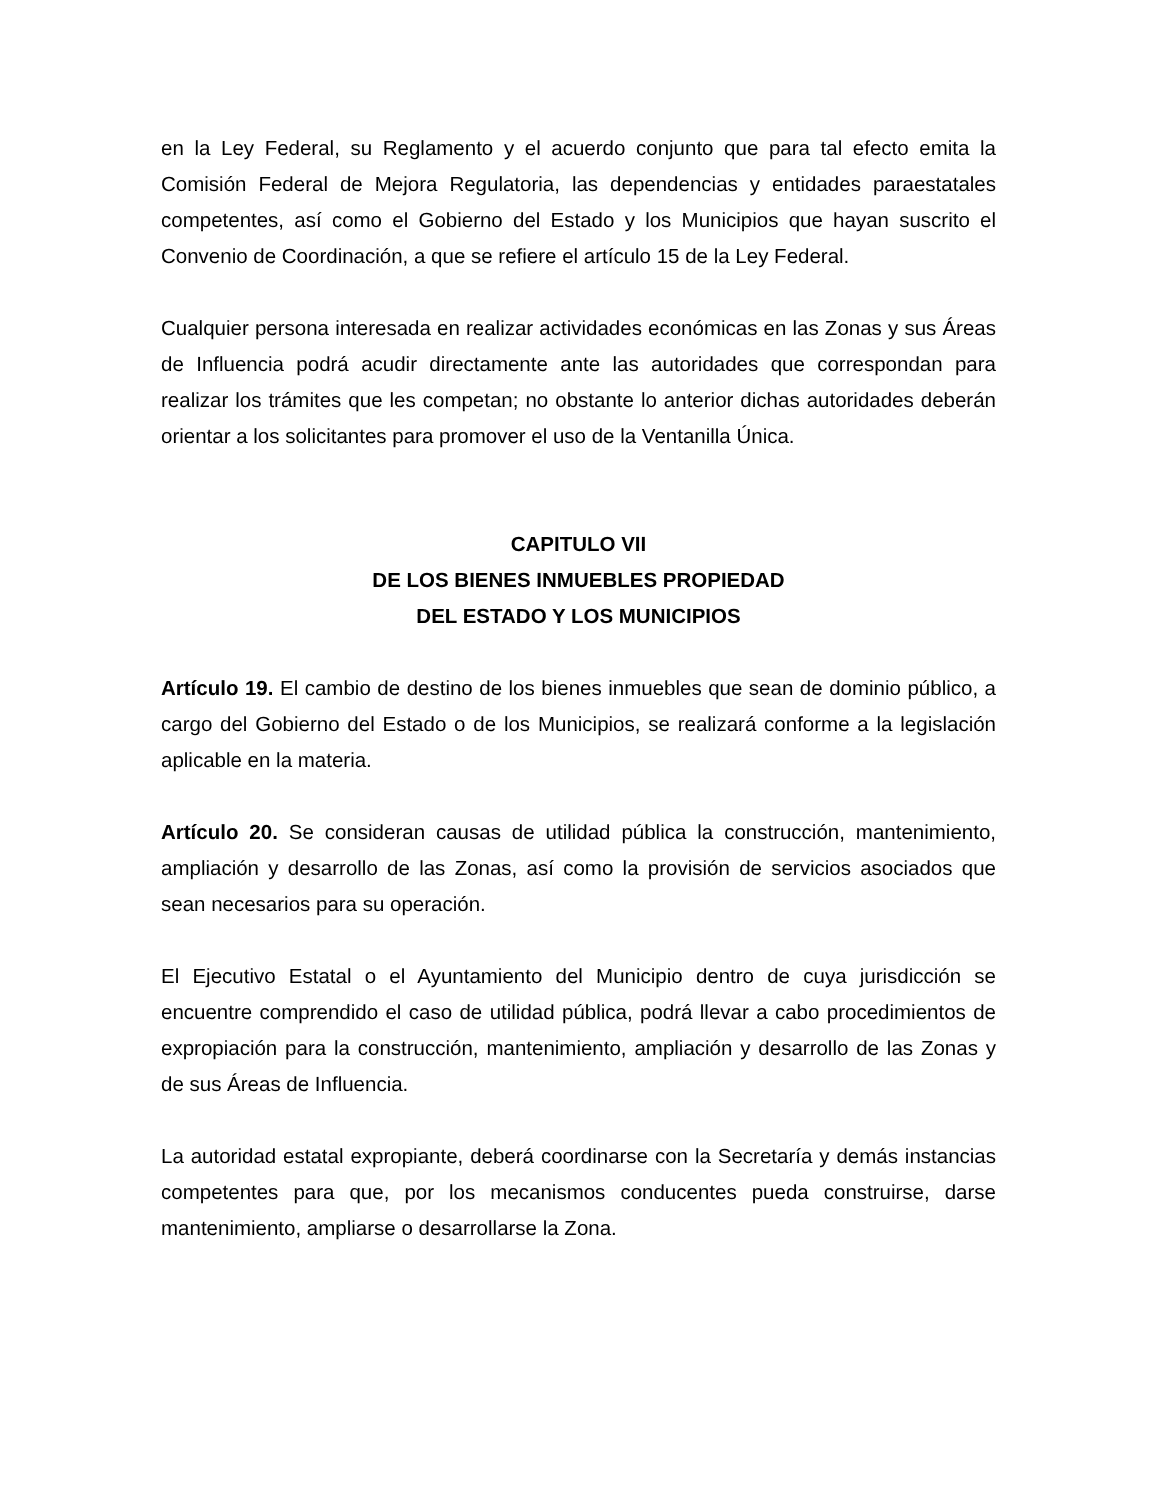en la Ley Federal, su Reglamento y el acuerdo conjunto que para tal efecto emita la Comisión Federal de Mejora Regulatoria, las dependencias y entidades paraestatales competentes, así como el Gobierno del Estado y los Municipios que hayan suscrito el Convenio de Coordinación, a que se refiere el artículo 15 de la Ley Federal.
Cualquier persona interesada en realizar actividades económicas en las Zonas y sus Áreas de Influencia podrá acudir directamente ante las autoridades que correspondan para realizar los trámites que les competan; no obstante lo anterior dichas autoridades deberán orientar a los solicitantes para promover el uso de la Ventanilla Única.
CAPITULO VII
DE LOS BIENES INMUEBLES PROPIEDAD
DEL ESTADO Y LOS MUNICIPIOS
Artículo 19. El cambio de destino de los bienes inmuebles que sean de dominio público, a cargo del Gobierno del Estado o de los Municipios, se realizará conforme a la legislación aplicable en la materia.
Artículo 20. Se consideran causas de utilidad pública la construcción, mantenimiento, ampliación y desarrollo de las Zonas, así como la provisión de servicios asociados que sean necesarios para su operación.
El Ejecutivo Estatal o el Ayuntamiento del Municipio dentro de cuya jurisdicción se encuentre comprendido el caso de utilidad pública, podrá llevar a cabo procedimientos de expropiación para la construcción, mantenimiento, ampliación y desarrollo de las Zonas y de sus Áreas de Influencia.
La autoridad estatal expropiante, deberá coordinarse con la Secretaría y demás instancias competentes para que, por los mecanismos conducentes pueda construirse, darse mantenimiento, ampliarse o desarrollarse la Zona.